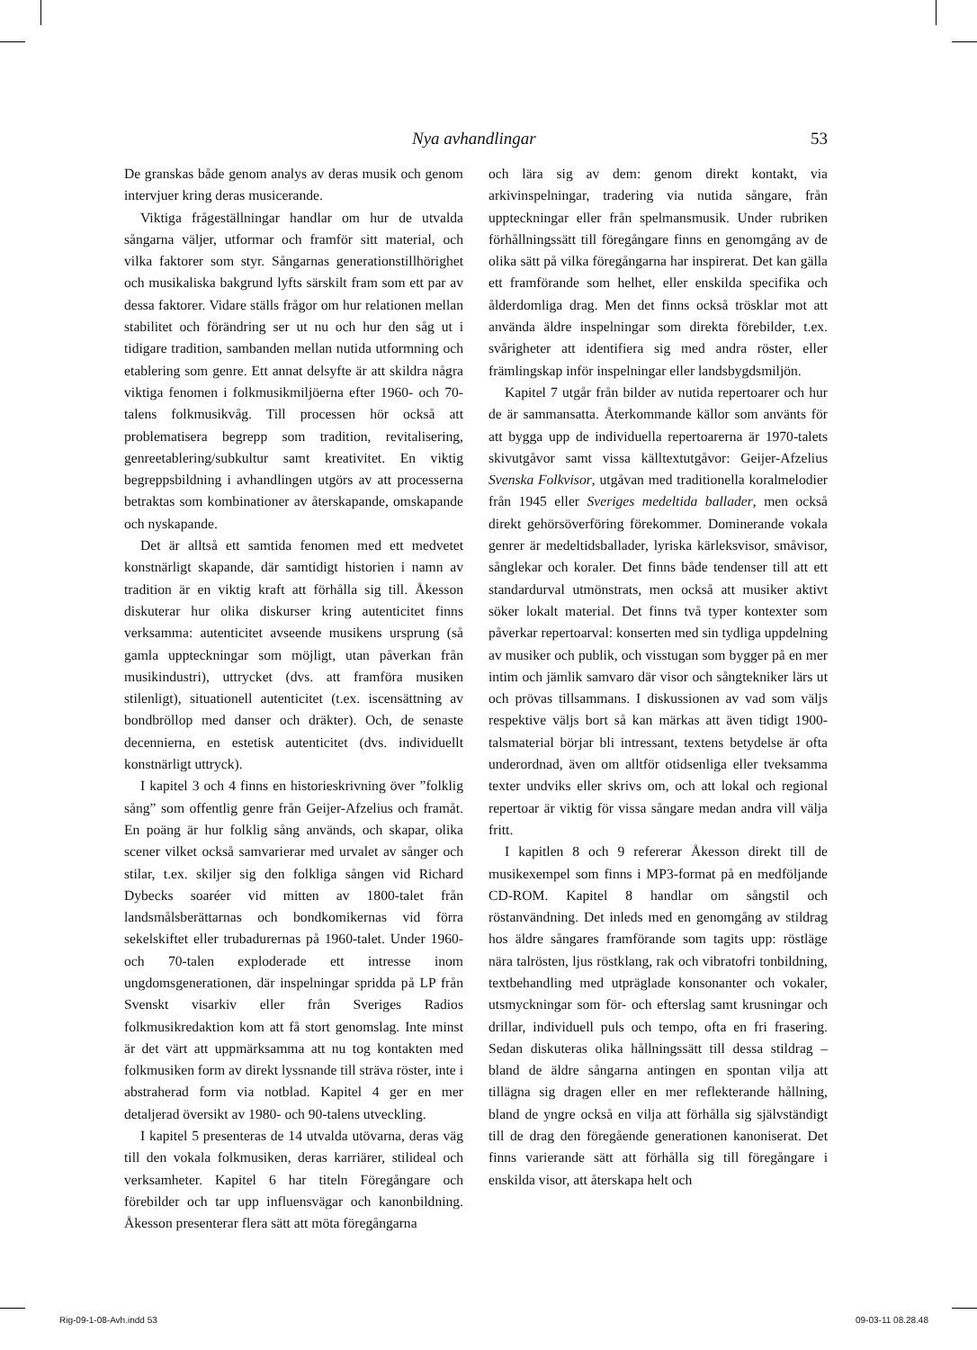Nya avhandlingar 53
De granskas både genom analys av deras musik och genom intervjuer kring deras musicerande.
Viktiga frågeställningar handlar om hur de utvalda sångarna väljer, utformar och framför sitt material, och vilka faktorer som styr. Sångarnas generationstillhörighet och musikaliska bakgrund lyfts särskilt fram som ett par av dessa faktorer. Vidare ställs frågor om hur relationen mellan stabilitet och förändring ser ut nu och hur den såg ut i tidigare tradition, sambanden mellan nutida utformning och etablering som genre. Ett annat delsyfte är att skildra några viktiga fenomen i folkmusikmiljöerna efter 1960- och 70-talens folkmusikvåg. Till processen hör också att problematisera begrepp som tradition, revitalisering, genreetablering/subkultur samt kreativitet. En viktig begreppsbildning i avhandlingen utgörs av att processerna betraktas som kombinationer av återskapande, omskapande och nyskapande.
Det är alltså ett samtida fenomen med ett medvetet konstnärligt skapande, där samtidigt historien i namn av tradition är en viktig kraft att förhålla sig till. Åkesson diskuterar hur olika diskurser kring autenticitet finns verksamma: autenticitet avseende musikens ursprung (så gamla uppteckningar som möjligt, utan påverkan från musikindustri), uttrycket (dvs. att framföra musiken stilenligt), situationell autenticitet (t.ex. iscensättning av bondbröllop med danser och dräkter). Och, de senaste decennierna, en estetisk autenticitet (dvs. individuellt konstnärligt uttryck).
I kapitel 3 och 4 finns en historieskrivning över ”folklig sång” som offentlig genre från Geijer-Afzelius och framåt. En poäng är hur folklig sång används, och skapar, olika scener vilket också samvarierar med urvalet av sånger och stilar, t.ex. skiljer sig den folkliga sången vid Richard Dybecks soaréer vid mitten av 1800-talet från landsmålsberättarnas och bondkomikernas vid förra sekelskiftet eller trubadurernas på 1960-talet. Under 1960- och 70-talen exploderade ett intresse inom ungdomsgenerationen, där inspelningar spridda på LP från Svenskt visarkiv eller från Sveriges Radios folkmusikredaktion kom att få stort genomslag. Inte minst är det värt att uppmärksamma att nu tog kontakten med folkmusiken form av direkt lyssnande till sträva röster, inte i abstraherad form via notblad. Kapitel 4 ger en mer detaljerad översikt av 1980- och 90-talens utveckling.
I kapitel 5 presenteras de 14 utvalda utövarna, deras väg till den vokala folkmusiken, deras karriärer, stilideal och verksamheter. Kapitel 6 har titeln Föregångare och förebilder och tar upp influensvägar och kanonbildning. Åkesson presenterar flera sätt att möta föregångarna
och lära sig av dem: genom direkt kontakt, via arkivinspelningar, tradering via nutida sångare, från uppteckningar eller från spelmansmusik. Under rubriken förhållningssätt till föregångare finns en genomgång av de olika sätt på vilka föregångarna har inspirerat. Det kan gälla ett framförande som helhet, eller enskilda specifika och ålderdomliga drag. Men det finns också trösklar mot att använda äldre inspelningar som direkta förebilder, t.ex. svårigheter att identifiera sig med andra röster, eller främlingskap inför inspelningar eller landsbygdsmiljön.
Kapitel 7 utgår från bilder av nutida repertoarer och hur de är sammansatta. Återkommande källor som använts för att bygga upp de individuella repertoarerna är 1970-talets skivutgåvor samt vissa källtextutgåvor: Geijer-Afzelius Svenska Folkvisor, utgåvan med traditionella koralmelodier från 1945 eller Sveriges medeltida ballader, men också direkt gehörsöverföring förekommer. Dominerande vokala genrer är medeltidsballader, lyriska kärleksvisor, småvisor, sånglekar och koraler. Det finns både tendenser till att ett standardurval utmönstrats, men också att musiker aktivt söker lokalt material. Det finns två typer kontexter som påverkar repertoarval: konserten med sin tydliga uppdelning av musiker och publik, och visstugan som bygger på en mer intim och jämlik samvaro där visor och sångtekniker lärs ut och prövas tillsammans. I diskussionen av vad som väljs respektive väljs bort så kan märkas att även tidigt 1900-talsmaterial börjar bli intressant, textens betydelse är ofta underordnad, även om alltför otidsenliga eller tveksamma texter undviks eller skrivs om, och att lokal och regional repertoar är viktig för vissa sångare medan andra vill välja fritt.
I kapitlen 8 och 9 refererar Åkesson direkt till de musikexempel som finns i MP3-format på en medföljande CD-ROM. Kapitel 8 handlar om sångstil och röstanvändning. Det inleds med en genomgång av stildrag hos äldre sångares framförande som tagits upp: röstläge nära talrösten, ljus röstklang, rak och vibratofri tonbildning, textbehandling med utpräglade konsonanter och vokaler, utsmyckningar som för- och efterslag samt krusningar och drillar, individuell puls och tempo, ofta en fri frasering. Sedan diskuteras olika hållningssätt till dessa stildrag – bland de äldre sångarna antingen en spontan vilja att tillägna sig dragen eller en mer reflekterande hållning, bland de yngre också en vilja att förhålla sig självständigt till de drag den föregående generationen kanoniserat. Det finns varierande sätt att förhålla sig till föregångare i enskilda visor, att återskapa helt och
Rig-09-1-08-Avh.indd 53 09-03-11 08.28.48